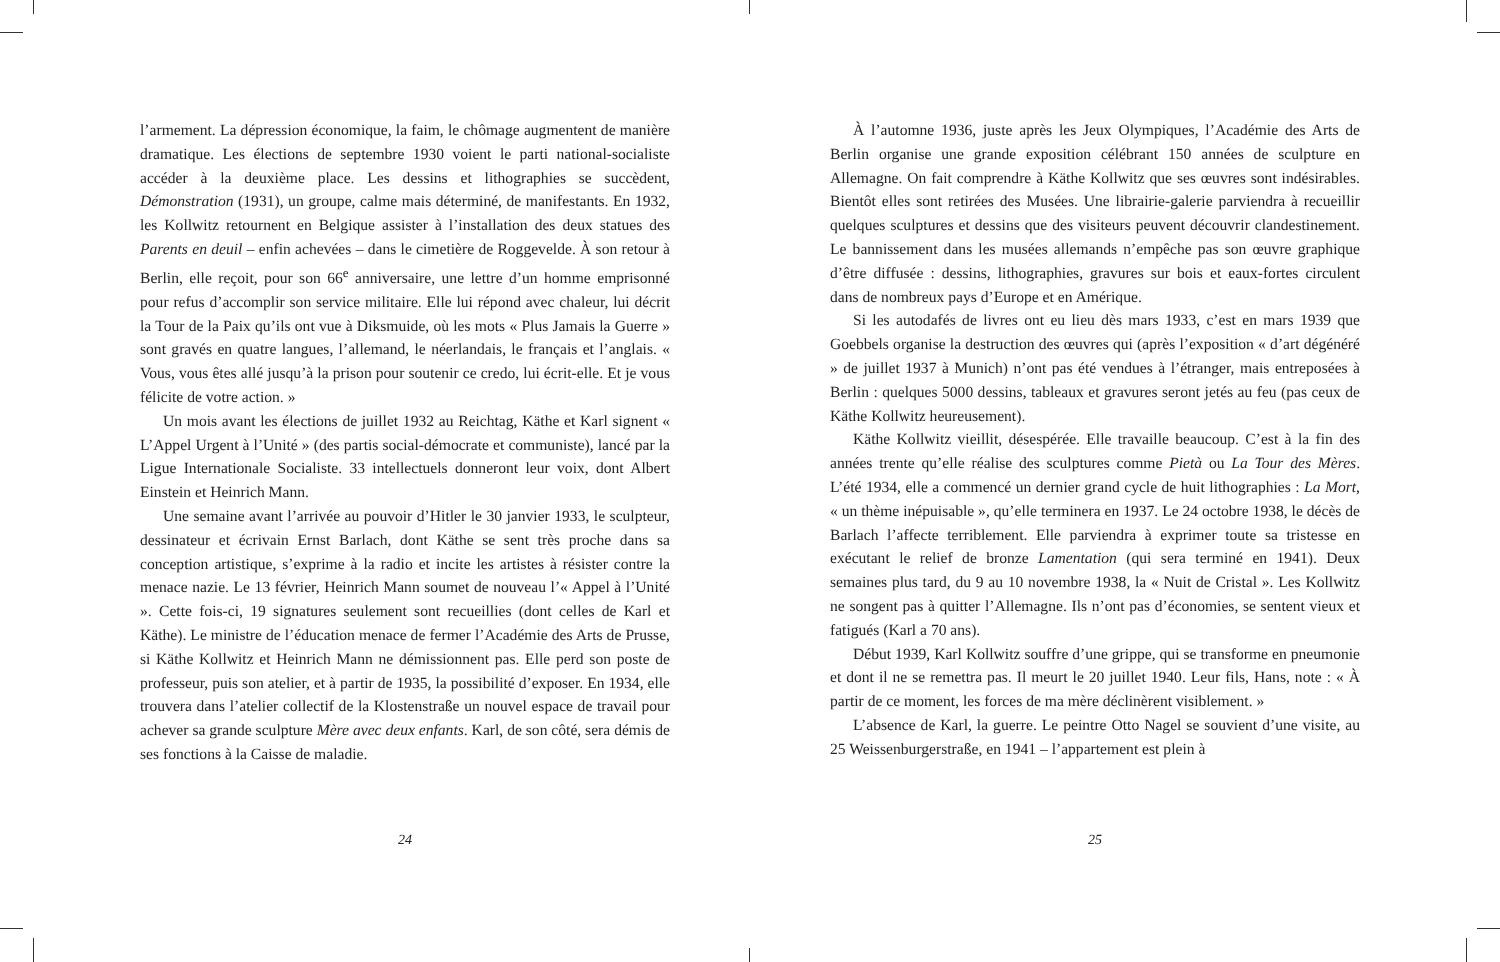l’armement. La dépression économique, la faim, le chômage augmentent de manière dramatique. Les élections de septembre 1930 voient le parti national-socialiste accéder à la deuxième place. Les dessins et lithographies se succèdent, Démonstration (1931), un groupe, calme mais déterminé, de manifestants. En 1932, les Kollwitz retournent en Belgique assister à l’installation des deux statues des Parents en deuil – enfin achevées – dans le cimetière de Roggevelde. À son retour à Berlin, elle reçoit, pour son 66<sup>e</sup> anniversaire, une lettre d’un homme emprisonné pour refus d’accomplir son service militaire. Elle lui répond avec chaleur, lui décrit la Tour de la Paix qu’ils ont vue à Diksmuide, où les mots « Plus Jamais la Guerre » sont gravés en quatre langues, l’allemand, le néerlandais, le français et l’anglais. « Vous, vous êtes allé jusqu’à la prison pour soutenir ce credo, lui écrit-elle. Et je vous félicite de votre action. »
Un mois avant les élections de juillet 1932 au Reichtag, Käthe et Karl signent « L’Appel Urgent à l’Unité » (des partis social-démocrate et communiste), lancé par la Ligue Internationale Socialiste. 33 intellectuels donneront leur voix, dont Albert Einstein et Heinrich Mann.
Une semaine avant l’arrivée au pouvoir d’Hitler le 30 janvier 1933, le sculpteur, dessinateur et écrivain Ernst Barlach, dont Käthe se sent très proche dans sa conception artistique, s’exprime à la radio et incite les artistes à résister contre la menace nazie. Le 13 février, Heinrich Mann soumet de nouveau l’« Appel à l’Unité ». Cette fois-ci, 19 signatures seulement sont recueillies (dont celles de Karl et Käthe). Le ministre de l’éducation menace de fermer l’Académie des Arts de Prusse, si Käthe Kollwitz et Heinrich Mann ne démissionnent pas. Elle perd son poste de professeur, puis son atelier, et à partir de 1935, la possibilité d’exposer. En 1934, elle trouvera dans l’atelier collectif de la Klostenstraße un nouvel espace de travail pour achever sa grande sculpture Mère avec deux enfants. Karl, de son côté, sera démis de ses fonctions à la Caisse de maladie.
24
À l’automne 1936, juste après les Jeux Olympiques, l’Académie des Arts de Berlin organise une grande exposition célébrant 150 années de sculpture en Allemagne. On fait comprendre à Käthe Kollwitz que ses œuvres sont indésirables. Bientôt elles sont retirées des Musées. Une librairie-galerie parviendra à recueillir quelques sculptures et dessins que des visiteurs peuvent découvrir clandestinement. Le bannissement dans les musées allemands n’empêche pas son œuvre graphique d’être diffusée : dessins, lithographies, gravures sur bois et eaux-fortes circulent dans de nombreux pays d’Europe et en Amérique.
Si les autodafés de livres ont eu lieu dès mars 1933, c’est en mars 1939 que Goebbels organise la destruction des œuvres qui (après l’exposition « d’art dégénéré » de juillet 1937 à Munich) n’ont pas été vendues à l’étranger, mais entreposées à Berlin : quelques 5000 dessins, tableaux et gravures seront jetés au feu (pas ceux de Käthe Kollwitz heureusement).
Käthe Kollwitz vieillit, désespérée. Elle travaille beaucoup. C’est à la fin des années trente qu’elle réalise des sculptures comme Pietà ou La Tour des Mères. L’été 1934, elle a commencé un dernier grand cycle de huit lithographies : La Mort, « un thème inépuisable », qu’elle terminera en 1937. Le 24 octobre 1938, le décès de Barlach l’affecte terriblement. Elle parviendra à exprimer toute sa tristesse en exécutant le relief de bronze Lamentation (qui sera terminé en 1941). Deux semaines plus tard, du 9 au 10 novembre 1938, la « Nuit de Cristal ». Les Kollwitz ne songent pas à quitter l’Allemagne. Ils n’ont pas d’économies, se sentent vieux et fatigués (Karl a 70 ans).
Début 1939, Karl Kollwitz souffre d’une grippe, qui se transforme en pneumonie et dont il ne se remettra pas. Il meurt le 20 juillet 1940. Leur fils, Hans, note : « À partir de ce moment, les forces de ma mère déclinèrent visiblement. »
L’absence de Karl, la guerre. Le peintre Otto Nagel se souvient d’une visite, au 25 Weissenburgerstraße, en 1941 – l’appartement est plein à
25